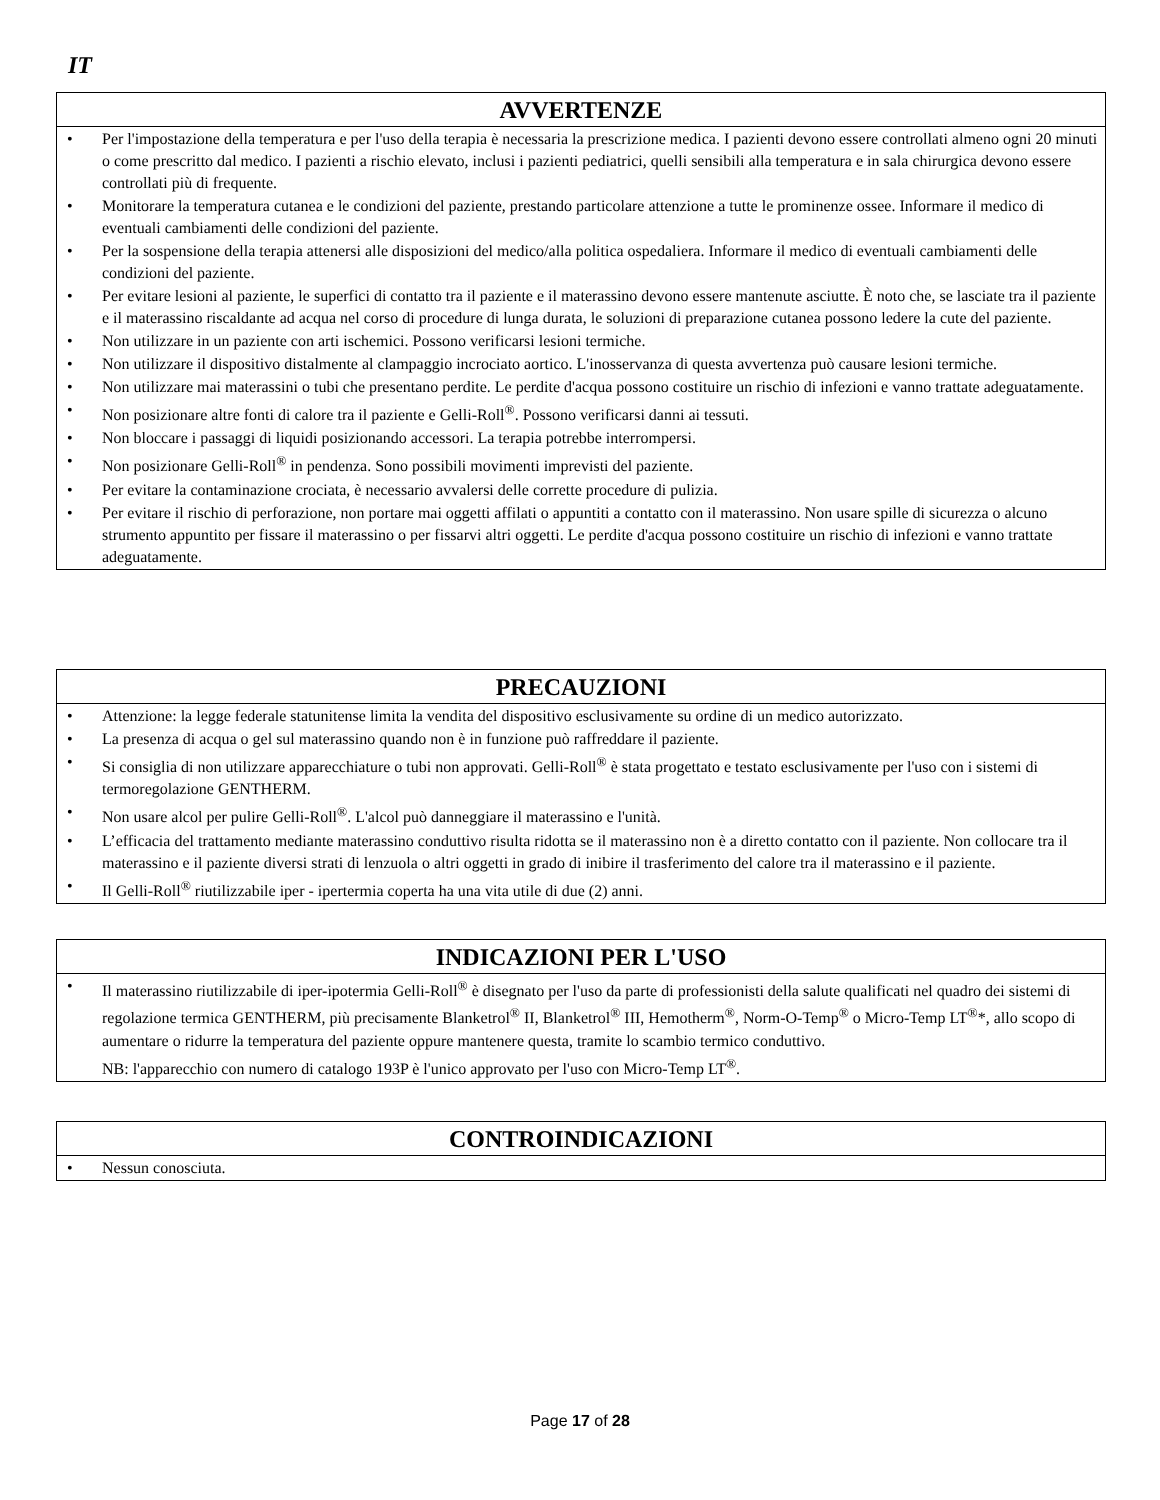IT
AVVERTENZE
• Per l'impostazione della temperatura e per l'uso della terapia è necessaria la prescrizione medica. I pazienti devono essere controllati almeno ogni 20 minuti o come prescritto dal medico. I pazienti a rischio elevato, inclusi i pazienti pediatrici, quelli sensibili alla temperatura e in sala chirurgica devono essere controllati più di frequente.
• Monitorare la temperatura cutanea e le condizioni del paziente, prestando particolare attenzione a tutte le prominenze ossee. Informare il medico di eventuali cambiamenti delle condizioni del paziente.
• Per la sospensione della terapia attenersi alle disposizioni del medico/alla politica ospedaliera. Informare il medico di eventuali cambiamenti delle condizioni del paziente.
• Per evitare lesioni al paziente, le superfici di contatto tra il paziente e il materassino devono essere mantenute asciutte. È noto che, se lasciate tra il paziente e il materassino riscaldante ad acqua nel corso di procedure di lunga durata, le soluzioni di preparazione cutanea possono ledere la cute del paziente.
• Non utilizzare in un paziente con arti ischemici. Possono verificarsi lesioni termiche.
• Non utilizzare il dispositivo distalmente al clampaggio incrociato aortico. L'inosservanza di questa avvertenza può causare lesioni termiche.
• Non utilizzare mai materassini o tubi che presentano perdite. Le perdite d'acqua possono costituire un rischio di infezioni e vanno trattate adeguatamente.
• Non posizionare altre fonti di calore tra il paziente e Gelli-Roll<sup>®</sup>. Possono verificarsi danni ai tessuti.
• Non bloccare i passaggi di liquidi posizionando accessori. La terapia potrebbe interrompersi.
• Non posizionare Gelli-Roll<sup>®</sup> in pendenza. Sono possibili movimenti imprevisti del paziente.
• Per evitare la contaminazione crociata, è necessario avvalersi delle corrette procedure di pulizia.
• Per evitare il rischio di perforazione, non portare mai oggetti affilati o appuntiti a contatto con il materassino. Non usare spille di sicurezza o alcuno strumento appuntito per fissare il materassino o per fissarvi altri oggetti. Le perdite d'acqua possono costituire un rischio di infezioni e vanno trattate adeguatamente.
PRECAUZIONI
• Attenzione: la legge federale statunitense limita la vendita del dispositivo esclusivamente su ordine di un medico autorizzato.
• La presenza di acqua o gel sul materassino quando non è in funzione può raffreddare il paziente.
• Si consiglia di non utilizzare apparecchiature o tubi non approvati. Gelli-Roll<sup>®</sup> è stata progettato e testato esclusivamente per l'uso con i sistemi di termoregolazione GENTHERM.
• Non usare alcol per pulire Gelli-Roll<sup>®</sup>. L'alcol può danneggiare il materassino e l'unità.
• L’efficacia del trattamento mediante materassino conduttivo risulta ridotta se il materassino non è a diretto contatto con il paziente. Non collocare tra il materassino e il paziente diversi strati di lenzuola o altri oggetti in grado di inibire il trasferimento del calore tra il materassino e il paziente.
• Il Gelli-Roll<sup>®</sup> riutilizzabile iper - ipertermia coperta ha una vita utile di due (2) anni.
INDICAZIONI PER L'USO
• Il materassino riutilizzabile di iper-ipotermia Gelli-Roll<sup>®</sup> è disegnato per l'uso da parte di professionisti della salute qualificati nel quadro dei sistemi di regolazione termica GENTHERM, più precisamente Blanketrol<sup>®</sup> II, Blanketrol<sup>®</sup> III, Hemotherm<sup>®</sup>, Norm-O-Temp<sup>®</sup> o Micro-Temp LT<sup>®</sup>*, allo scopo di aumentare o ridurre la temperatura del paziente oppure mantenere questa, tramite lo scambio termico conduttivo.
NB: l'apparecchio con numero di catalogo 193P è l'unico approvato per l'uso con Micro-Temp LT<sup>®</sup>.
CONTROINDICAZIONI
• Nessun conosciuta.
Page 17 of 28